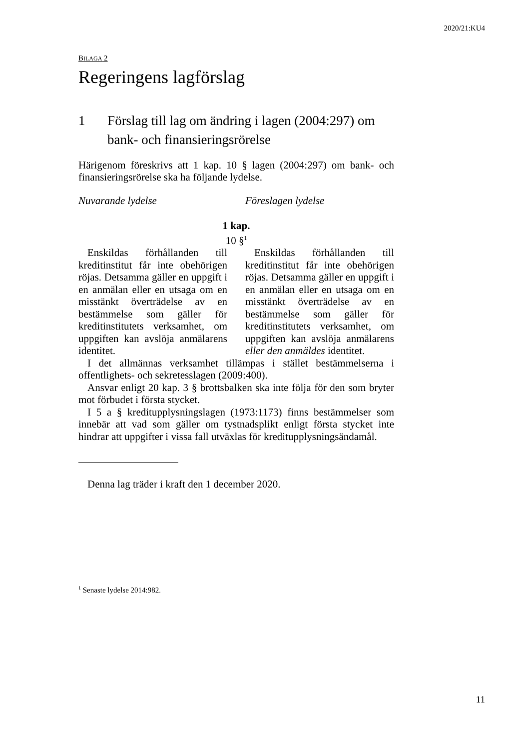2020/21:KU4
BILAGA 2
Regeringens lagförslag
1 Förslag till lag om ändring i lagen (2004:297) om bank- och finansieringsrörelse
Härigenom föreskrivs att 1 kap. 10 § lagen (2004:297) om bank- och finansieringsrörelse ska ha följande lydelse.
| Nuvarande lydelse | Föreslagen lydelse |
| 1 kap. 10 §<sup>1</sup> | |
| Enskildas förhållanden till kreditinstitut får inte obehörigen röjas. Detsamma gäller en uppgift i en anmälan eller en utsaga om en misstänkt överträdelse av en bestämmelse som gäller för kreditinstitutets verksamhet, om uppgiften kan avslöja anmälarens identitet. | Enskildas förhållanden till kreditinstitut får inte obehörigen röjas. Detsamma gäller en uppgift i en anmälan eller en utsaga om en misstänkt överträdelse av en bestämmelse som gäller för kreditinstitutets verksamhet, om uppgiften kan avslöja anmälarens eller den anmäldes identitet. |
I det allmännas verksamhet tillämpas i stället bestämmelserna i offentlighets- och sekretesslagen (2009:400).
Ansvar enligt 20 kap. 3 § brottsbalken ska inte följa för den som bryter mot förbudet i första stycket.
I 5 a § kreditupplysningslagen (1973:1173) finns bestämmelser som innebär att vad som gäller om tystnadsplikt enligt första stycket inte hindrar att uppgifter i vissa fall utväxlas för kreditupplysningsändamål.
Denna lag träder i kraft den 1 december 2020.
<sup>1</sup> Senaste lydelse 2014:982.
11